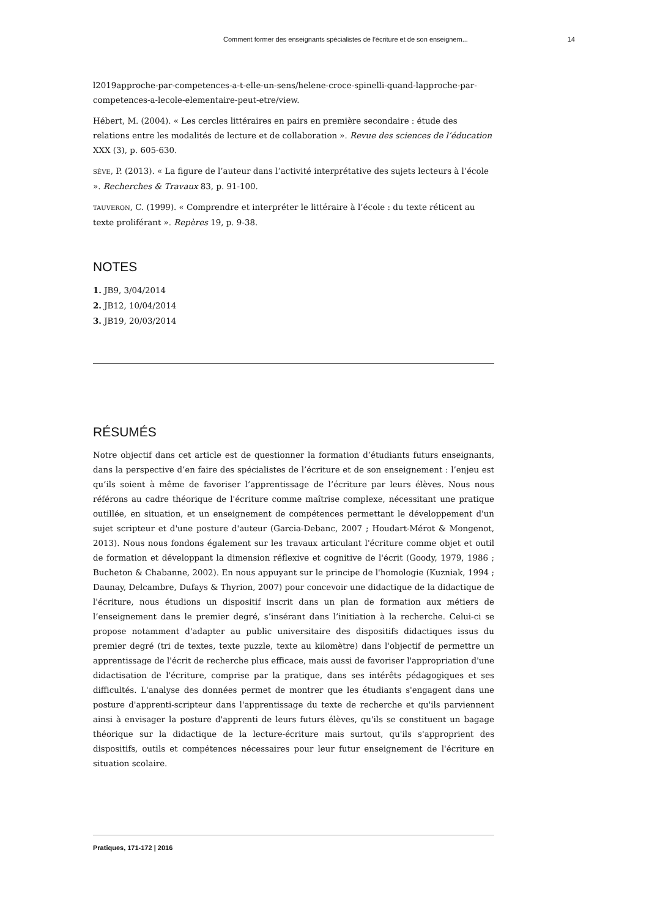Comment former des enseignants spécialistes de l’écriture et de son enseignem... 14
l2019approche-par-competences-a-t-elle-un-sens/helene-croce-spinelli-quand-lapproche-par-competences-a-lecole-elementaire-peut-etre/view.
Hébert, M. (2004). « Les cercles littéraires en pairs en première secondaire : étude des relations entre les modalités de lecture et de collaboration ». Revue des sciences de l’éducation XXX (3), p. 605-630.
SÈVE, P. (2013). « La figure de l’auteur dans l’activité interprétative des sujets lecteurs à l’école ». Recherches & Travaux 83, p. 91-100.
TAUVERON, C. (1999). « Comprendre et interpréter le littéraire à l’école : du texte réticent au texte proliférant ». Repères 19, p. 9-38.
NOTES
1. JB9, 3/04/2014
2. JB12, 10/04/2014
3. JB19, 20/03/2014
RÉSUMÉS
Notre objectif dans cet article est de questionner la formation d’étudiants futurs enseignants, dans la perspective d’en faire des spécialistes de l’écriture et de son enseignement : l’enjeu est qu’ils soient à même de favoriser l’apprentissage de l’écriture par leurs élèves. Nous nous référons au cadre théorique de l'écriture comme maîtrise complexe, nécessitant une pratique outillée, en situation, et un enseignement de compétences permettant le développement d'un sujet scripteur et d'une posture d'auteur (Garcia-Debanc, 2007 ; Houdart-Mérot & Mongenot, 2013). Nous nous fondons également sur les travaux articulant l'écriture comme objet et outil de formation et développant la dimension réflexive et cognitive de l'écrit (Goody, 1979, 1986 ; Bucheton & Chabanne, 2002). En nous appuyant sur le principe de l'homologie (Kuzniak, 1994 ; Daunay, Delcambre, Dufays & Thyrion, 2007) pour concevoir une didactique de la didactique de l'écriture, nous étudions un dispositif inscrit dans un plan de formation aux métiers de l’enseignement dans le premier degré, s’insérant dans l’initiation à la recherche. Celui-ci se propose notamment d'adapter au public universitaire des dispositifs didactiques issus du premier degré (tri de textes, texte puzzle, texte au kilomètre) dans l'objectif de permettre un apprentissage de l'écrit de recherche plus efficace, mais aussi de favoriser l'appropriation d'une didactisation de l'écriture, comprise par la pratique, dans ses intérêts pédagogiques et ses difficultés. L'analyse des données permet de montrer que les étudiants s'engagent dans une posture d'apprenti-scripteur dans l'apprentissage du texte de recherche et qu'ils parviennent ainsi à envisager la posture d'apprenti de leurs futurs élèves, qu'ils se constituent un bagage théorique sur la didactique de la lecture-écriture mais surtout, qu'ils s'approprient des dispositifs, outils et compétences nécessaires pour leur futur enseignement de l'écriture en situation scolaire.
Pratiques, 171-172 | 2016